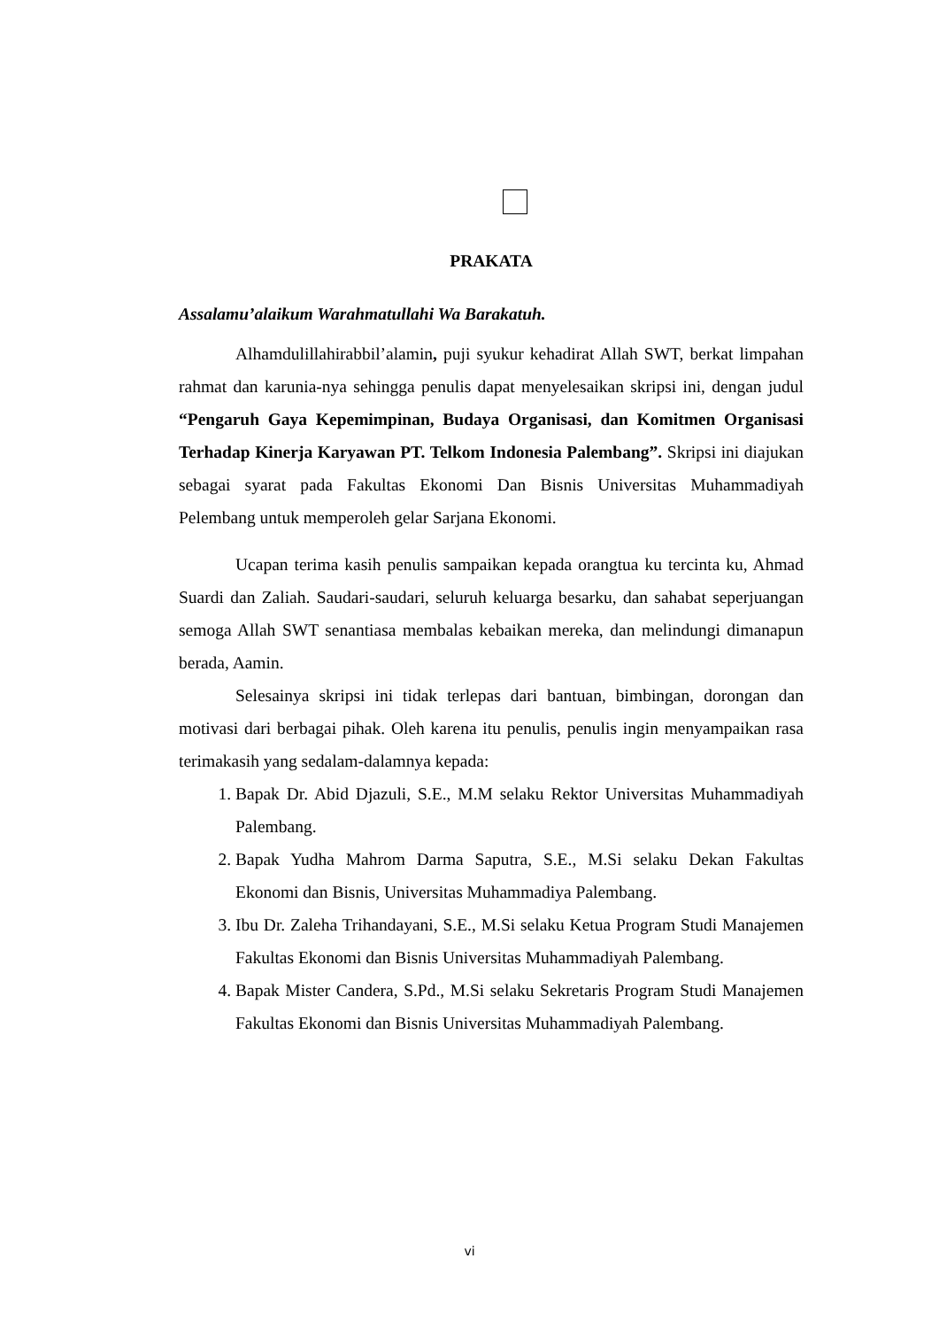PRAKATA
Assalamu’alaikum Warahmatullahi Wa Barakatuh.
Alhamdulillahirabbil’alamin, puji syukur kehadirat Allah SWT, berkat limpahan rahmat dan karunia-nya sehingga penulis dapat menyelesaikan skripsi ini, dengan judul “Pengaruh Gaya Kepemimpinan, Budaya Organisasi, dan Komitmen Organisasi Terhadap Kinerja Karyawan PT. Telkom Indonesia Palembang”. Skripsi ini diajukan sebagai syarat pada Fakultas Ekonomi Dan Bisnis Universitas Muhammadiyah Pelembang untuk memperoleh gelar Sarjana Ekonomi.
Ucapan terima kasih penulis sampaikan kepada orangtua ku tercinta ku, Ahmad Suardi dan Zaliah. Saudari-saudari, seluruh keluarga besarku, dan sahabat seperjuangan semoga Allah SWT senantiasa membalas kebaikan mereka, dan melindungi dimanapun berada, Aamin.
Selesainya skripsi ini tidak terlepas dari bantuan, bimbingan, dorongan dan motivasi dari berbagai pihak. Oleh karena itu penulis, penulis ingin menyampaikan rasa terimakasih yang sedalam-dalamnya kepada:
1. Bapak Dr. Abid Djazuli, S.E., M.M selaku Rektor Universitas Muhammadiyah Palembang.
2. Bapak Yudha Mahrom Darma Saputra, S.E., M.Si selaku Dekan Fakultas Ekonomi dan Bisnis, Universitas Muhammadiya Palembang.
3. Ibu Dr. Zaleha Trihandayani, S.E., M.Si selaku Ketua Program Studi Manajemen Fakultas Ekonomi dan Bisnis Universitas Muhammadiyah Palembang.
4. Bapak Mister Candera, S.Pd., M.Si selaku Sekretaris Program Studi Manajemen Fakultas Ekonomi dan Bisnis Universitas Muhammadiyah Palembang.
vi